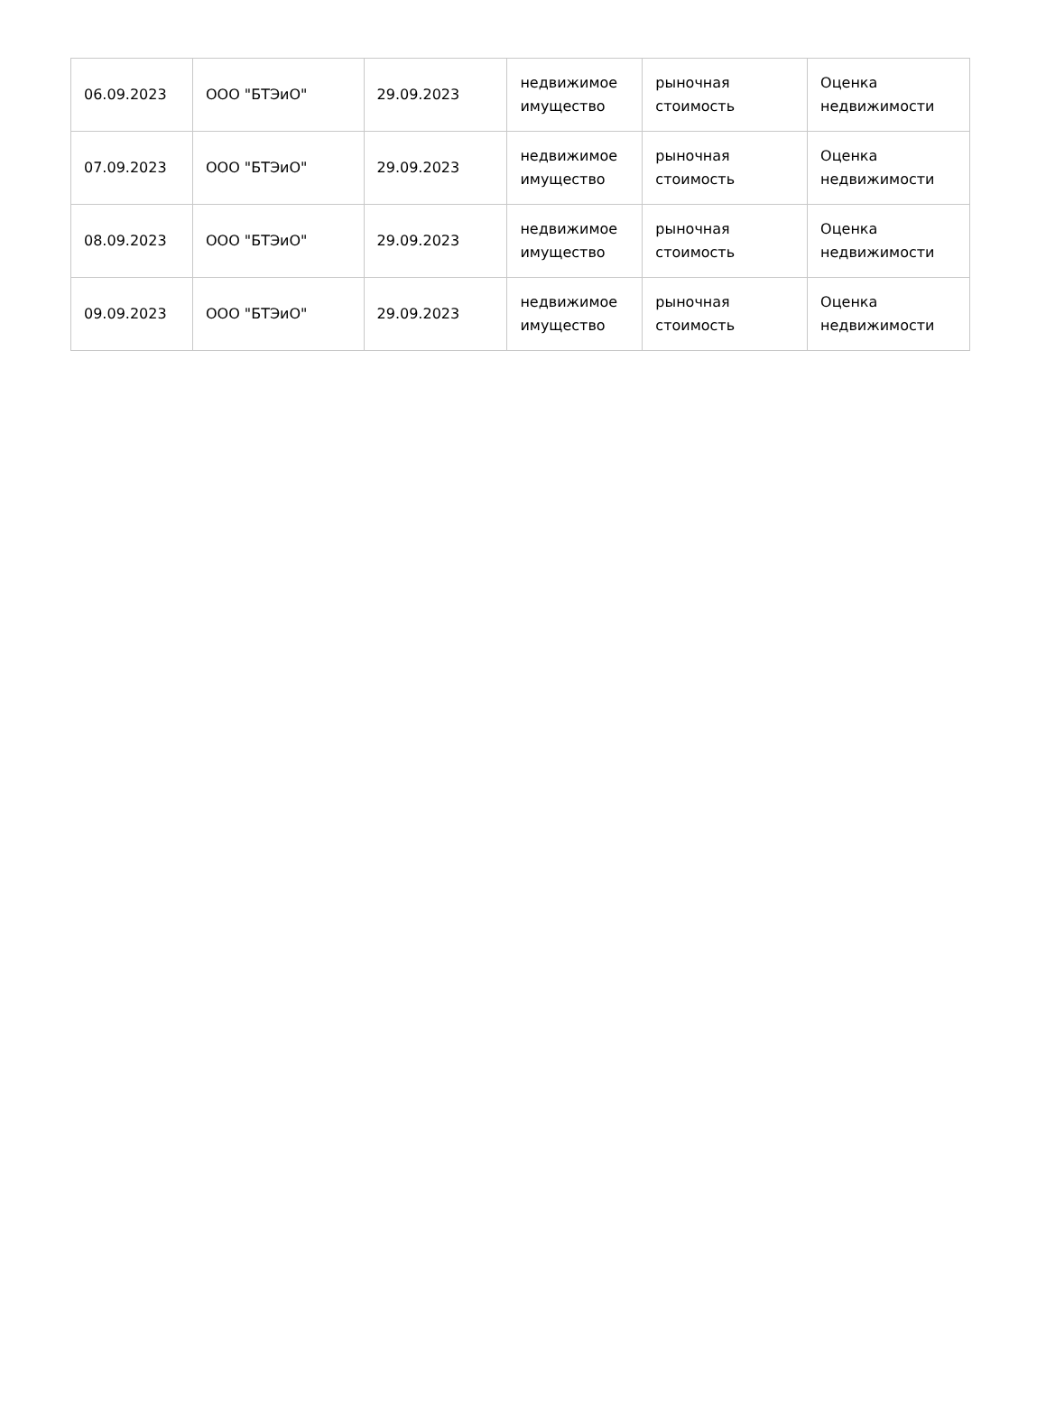| 06.09.2023 | ООО "БТЭиО" | 29.09.2023 | недвижимое имущество | рыночная стоимость | Оценка недвижимости |
| 07.09.2023 | ООО "БТЭиО" | 29.09.2023 | недвижимое имущество | рыночная стоимость | Оценка недвижимости |
| 08.09.2023 | ООО "БТЭиО" | 29.09.2023 | недвижимое имущество | рыночная стоимость | Оценка недвижимости |
| 09.09.2023 | ООО "БТЭиО" | 29.09.2023 | недвижимое имущество | рыночная стоимость | Оценка недвижимости |